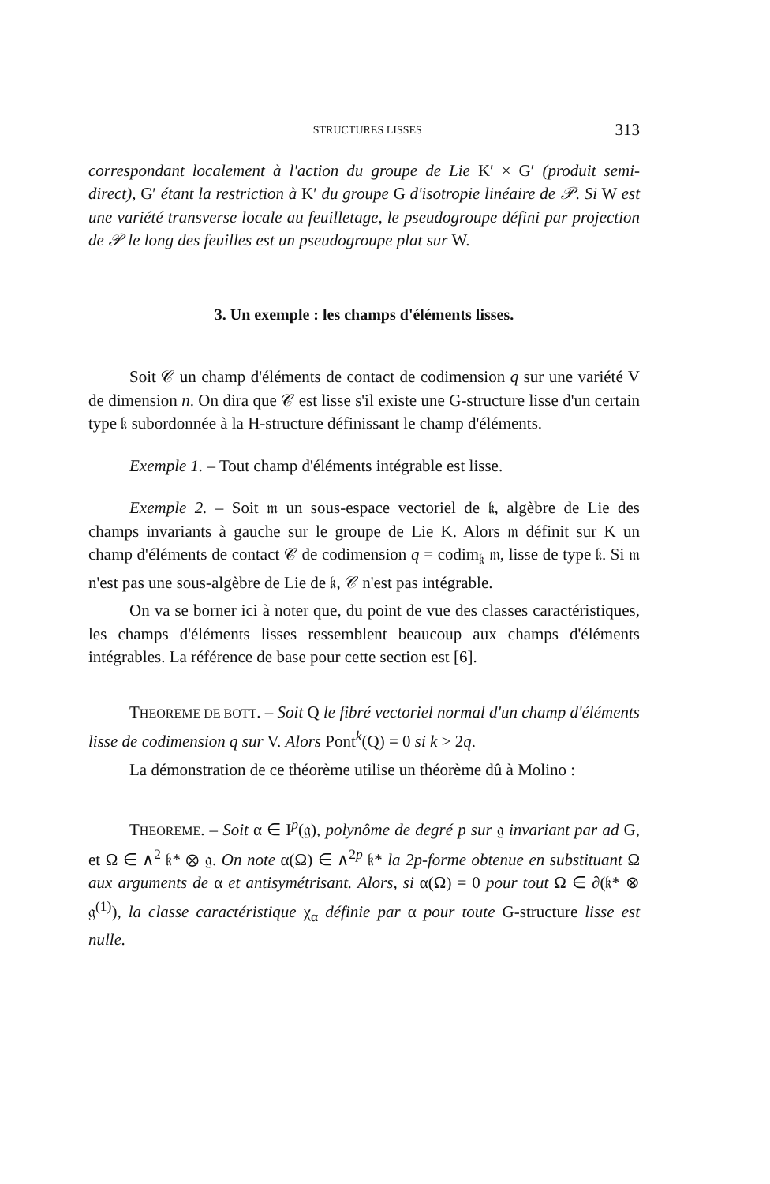STRUCTURES LISSES 313
correspondant localement à l'action du groupe de Lie K′ × G′ (produit semi-direct), G′ étant la restriction à K′ du groupe G d'isotropie linéaire de 𝒫. Si W est une variété transverse locale au feuilletage, le pseudogroupe défini par projection de 𝒫 le long des feuilles est un pseudogroupe plat sur W.
3. Un exemple : les champs d'éléments lisses.
Soit 𝒞 un champ d'éléments de contact de codimension q sur une variété V de dimension n. On dira que 𝒞 est lisse s'il existe une G-structure lisse d'un certain type 𝔨 subordonnée à la H-structure définissant le champ d'éléments.
Exemple 1. – Tout champ d'éléments intégrable est lisse.
Exemple 2. – Soit 𝔪 un sous-espace vectoriel de 𝔨, algèbre de Lie des champs invariants à gauche sur le groupe de Lie K. Alors 𝔪 définit sur K un champ d'éléments de contact 𝒞 de codimension q = codim<sub>𝔨</sub> 𝔪, lisse de type 𝔨. Si 𝔪 n'est pas une sous-algèbre de Lie de 𝔨, 𝒞 n'est pas intégrable.
On va se borner ici à noter que, du point de vue des classes caractéristiques, les champs d'éléments lisses ressemblent beaucoup aux champs d'éléments intégrables. La référence de base pour cette section est [6].
THEOREME DE BOTT. – Soit Q le fibré vectoriel normal d'un champ d'éléments lisse de codimension q sur V. Alors Pont<sup>k</sup>(Q) = 0 si k > 2q.
La démonstration de ce théorème utilise un théorème dû à Molino :
THEOREME. – Soit α ∈ I<sup>p</sup>(𝔤), polynôme de degré p sur 𝔤 invariant par ad G, et Ω ∈ ∧<sup>2</sup> 𝔨* ⊗ 𝔤. On note α(Ω) ∈ ∧<sup>2p</sup> 𝔨* la 2p-forme obtenue en substituant Ω aux arguments de α et antisymétrisant. Alors, si α(Ω) = 0 pour tout Ω ∈ ∂(𝔨* ⊗ 𝔤<sup>(1)</sup>), la classe caractéristique χ<sub>α</sub> définie par α pour toute G-structure lisse est nulle.